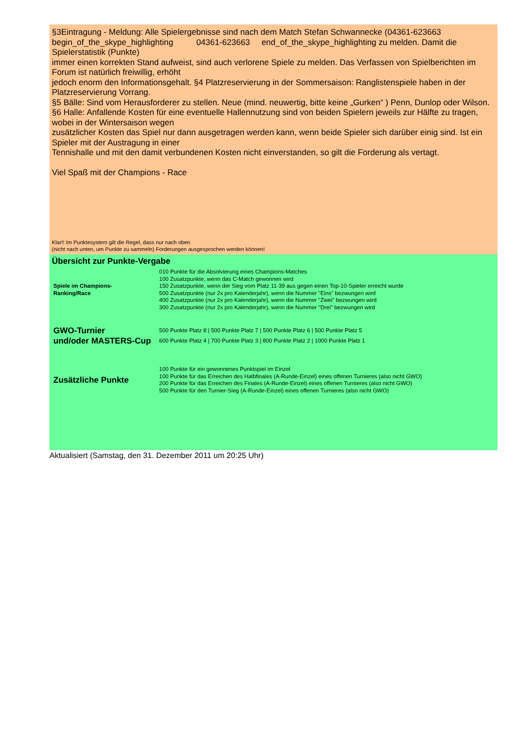§3Eintragung - Meldung: Alle Spielergebnisse sind nach dem Match Stefan Schwannecke (04361-623663 begin_of_the_skype_highlighting 04361-623663 end_of_the_skype_highlighting zu melden. Damit die Spielerstatistik (Punkte)
immer einen korrekten Stand aufweist, sind auch verlorene Spiele zu melden. Das Verfassen von Spielberichten im Forum ist natürlich freiwillig, erhöht
jedoch enorm den Informationsgehalt. §4 Platzreservierung in der Sommersaison: Ranglistenspiele haben in der Platzreservierung Vorrang.
§5 Bälle: Sind vom Herausforderer zu stellen. Neue (mind. neuwertig, bitte keine „Gurken“ ) Penn, Dunlop oder Wilson.
§6 Halle: Anfallende Kosten für eine eventuelle Hallennutzung sind von beiden Spielern jeweils zur Hälfte zu tragen, wobei in der Wintersaison wegen
zusätzlicher Kosten das Spiel nur dann ausgetragen werden kann, wenn beide Spieler sich darüber einig sind. Ist ein Spieler mit der Austragung in einer
Tennishalle und mit den damit verbundenen Kosten nicht einverstanden, so gilt die Forderung als vertagt.
Viel Spaß mit der Champions - Race
Klar!! Im Punktesystem gilt die Regel, dass nur nach oben
(nicht nach unten, um Punkte zu sammeln) Forderungen ausgesprochen werden können!
Übersicht zur Punkte-Vergabe
| Spiele im Champions- Ranking/Race | 010 Punkte für die Absolvierung eines Champions-Matches 100 Zusatzpunkte, wenn das C-Match gewonnen wird 150 Zusatzpunkte, wenn der Sieg vom Platz 11-39 aus gegen einen Top-10-Spieler erreicht wurde 500 Zusatzpunkte (nur 2x pro Kalenderjahr), wenn die Nummer "Eins" bezwungen wird 400 Zusatzpunkte (nur 2x pro Kalenderjahr), wenn die Nummer "Zwei" bezwungen wird 300 Zusatzpunkte (nur 2x pro Kalenderjahr), wenn die Nummer "Drei" bezwungen wird |
| GWO-Turnier und/oder MASTERS-Cup | 500 Punkte Platz 8 / 500 Punkte Platz 7 / 500 Punkte Platz 6 / 500 Punkte Platz 5 600 Punkte Platz 4 / 700 Punkte Platz 3 / 800 Punkte Platz 2 / 1000 Punkte Platz 1 |
| Zusätzliche Punkte | 100 Punkte für ein gewonnenes Punktspiel im Einzel 100 Punkte für das Erreichen des Halbfinales (A-Runde-Einzel) eines offenen Turnieres (also nicht GWO) 200 Punkte für das Erreichen des Finales (A-Runde-Einzel) eines offenen Turnieres (also nicht GWO) 500 Punkte für den Turnier-Sieg (A-Runde-Einzel) eines offenen Turnieres (also nicht GWO) |
Aktualisiert (Samstag, den 31. Dezember 2011 um 20:25 Uhr)